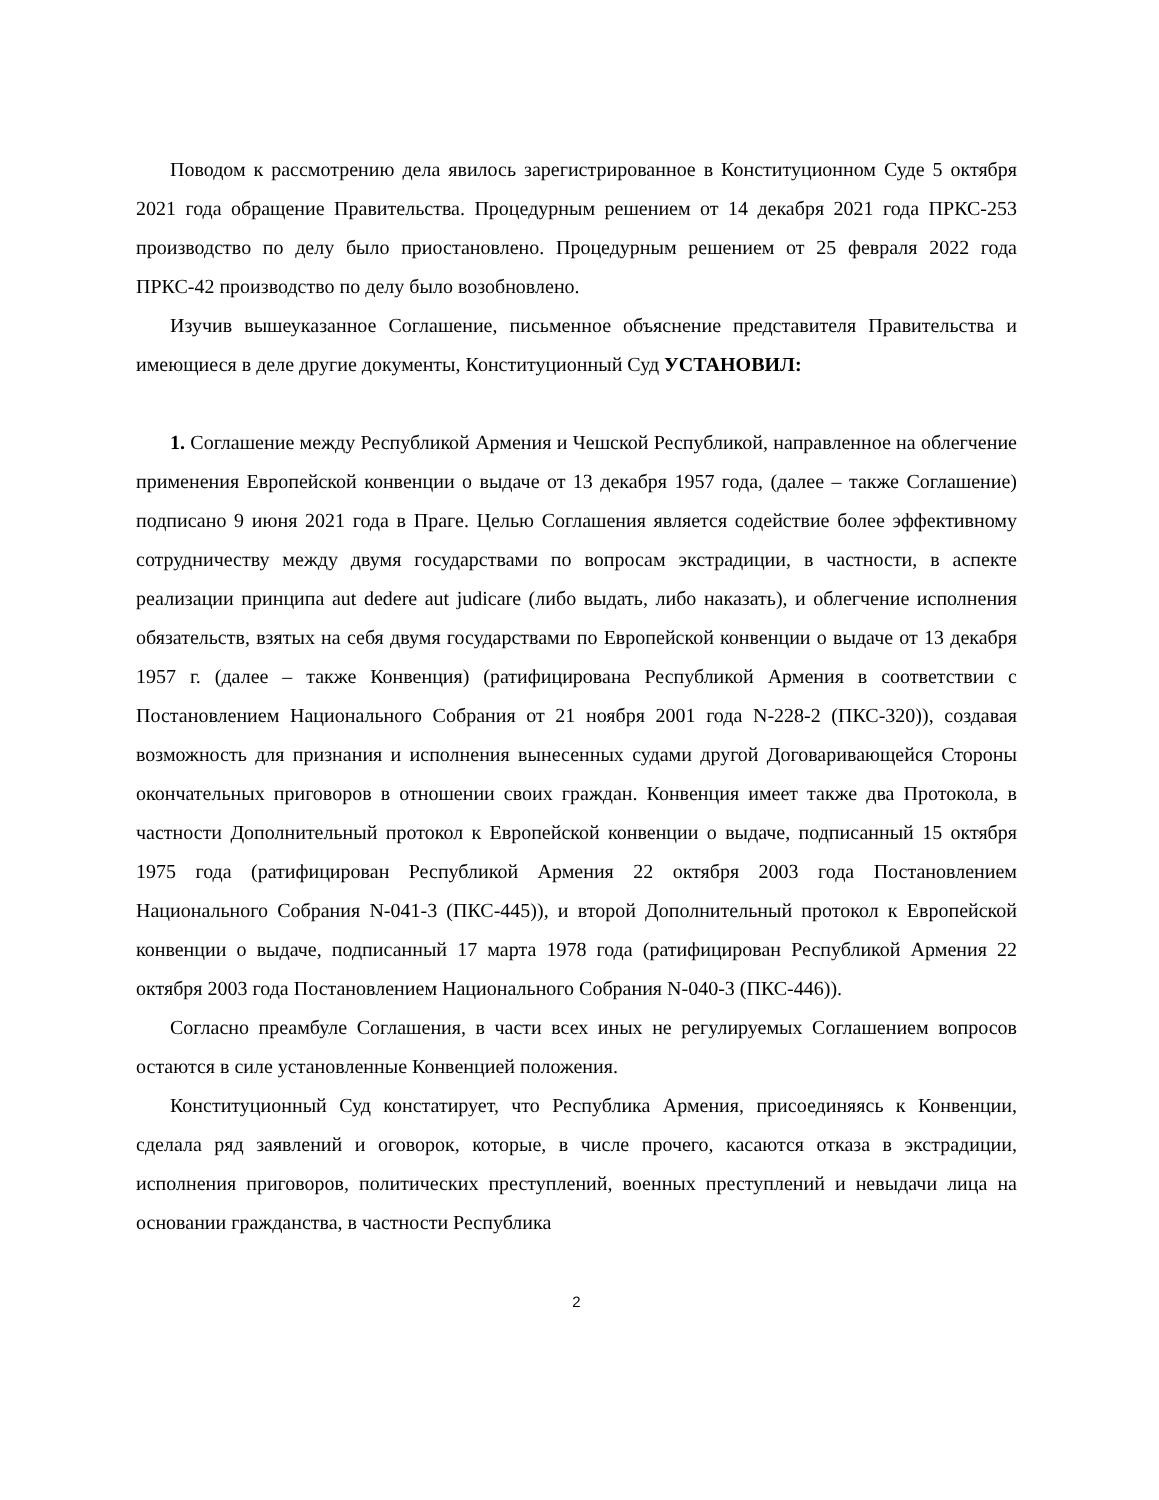Поводом к рассмотрению дела явилось зарегистрированное в Конституционном Суде 5 октября 2021 года обращение Правительства. Процедурным решением от 14 декабря 2021 года ПРКС-253 производство по делу было приостановлено. Процедурным решением от 25 февраля 2022 года ПРКС-42 производство по делу было возобновлено.
Изучив вышеуказанное Соглашение, письменное объяснение представителя Правительства и имеющиеся в деле другие документы, Конституционный Суд УСТАНОВИЛ:
1. Соглашение между Республикой Армения и Чешской Республикой, направленное на облегчение применения Европейской конвенции о выдаче от 13 декабря 1957 года, (далее – также Соглашение) подписано 9 июня 2021 года в Праге. Целью Соглашения является содействие более эффективному сотрудничеству между двумя государствами по вопросам экстрадиции, в частности, в аспекте реализации принципа aut dedere aut judicare (либо выдать, либо наказать), и облегчение исполнения обязательств, взятых на себя двумя государствами по Европейской конвенции о выдаче от 13 декабря 1957 г. (далее – также Конвенция) (ратифицирована Республикой Армения в соответствии с Постановлением Национального Собрания от 21 ноября 2001 года N-228-2 (ПКС-320)), создавая возможность для признания и исполнения вынесенных судами другой Договаривающейся Стороны окончательных приговоров в отношении своих граждан. Конвенция имеет также два Протокола, в частности Дополнительный протокол к Европейской конвенции о выдаче, подписанный 15 октября 1975 года (ратифицирован Республикой Армения 22 октября 2003 года Постановлением Национального Собрания N-041-3 (ПКС-445)), и второй Дополнительный протокол к Европейской конвенции о выдаче, подписанный 17 марта 1978 года (ратифицирован Республикой Армения 22 октября 2003 года Постановлением Национального Собрания N-040-3 (ПКС-446)).
Согласно преамбуле Соглашения, в части всех иных не регулируемых Соглашением вопросов остаются в силе установленные Конвенцией положения.
Конституционный Суд констатирует, что Республика Армения, присоединяясь к Конвенции, сделала ряд заявлений и оговорок, которые, в числе прочего, касаются отказа в экстрадиции, исполнения приговоров, политических преступлений, военных преступлений и невыдачи лица на основании гражданства, в частности Республика
2